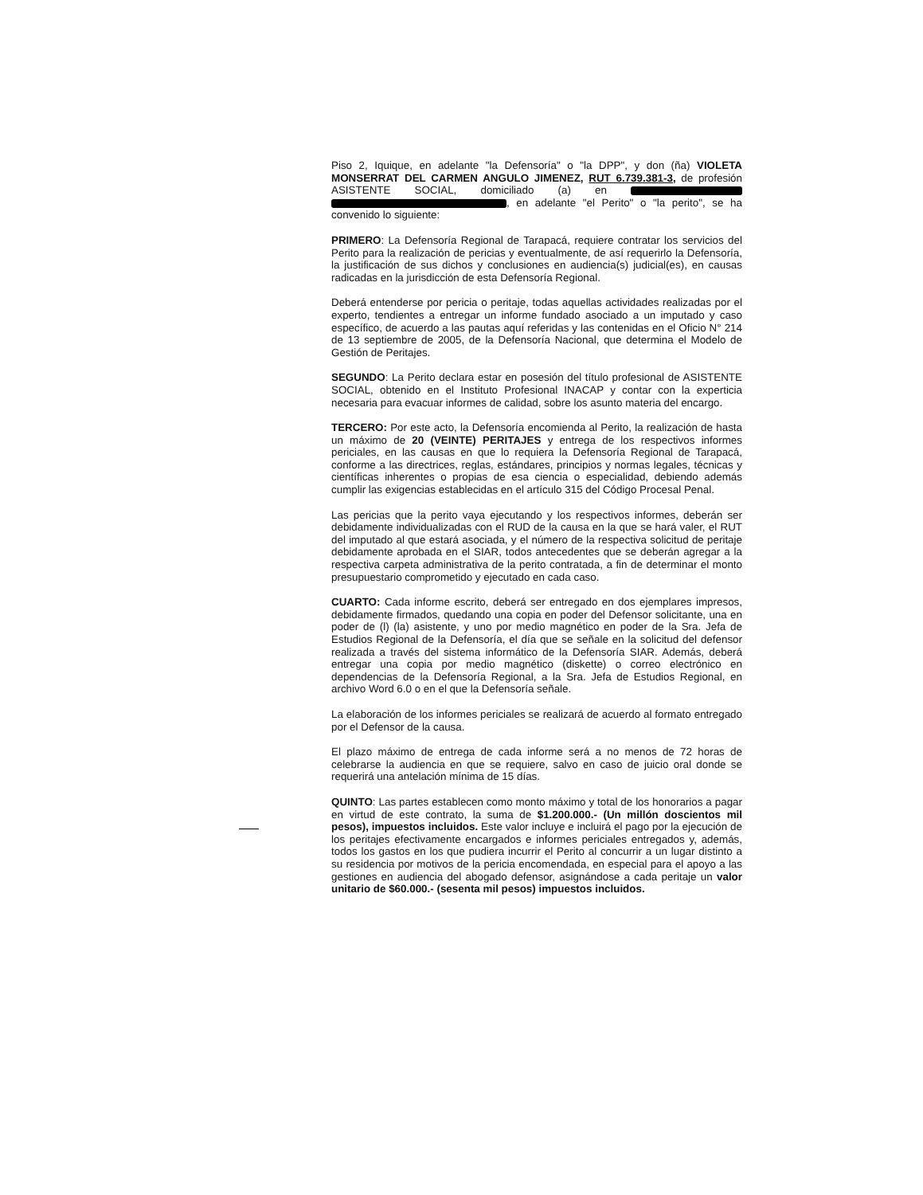Piso 2, Iquique, en adelante "la Defensoría" o "la DPP", y don (ña) VIOLETA MONSERRAT DEL CARMEN ANGULO JIMENEZ, RUT 6.739.381-3, de profesión ASISTENTE SOCIAL, domiciliado (a) en , en adelante "el Perito" o "la perito", se ha convenido lo siguiente:
PRIMERO: La Defensoría Regional de Tarapacá, requiere contratar los servicios del Perito para la realización de pericias y eventualmente, de así requerirlo la Defensoría, la justificación de sus dichos y conclusiones en audiencia(s) judicial(es), en causas radicadas en la jurisdicción de esta Defensoría Regional.
Deberá entenderse por pericia o peritaje, todas aquellas actividades realizadas por el experto, tendientes a entregar un informe fundado asociado a un imputado y caso específico, de acuerdo a las pautas aquí referidas y las contenidas en el Oficio N° 214 de 13 septiembre de 2005, de la Defensoría Nacional, que determina el Modelo de Gestión de Peritajes.
SEGUNDO: La Perito declara estar en posesión del título profesional de ASISTENTE SOCIAL, obtenido en el Instituto Profesional INACAP y contar con la experticia necesaria para evacuar informes de calidad, sobre los asunto materia del encargo.
TERCERO: Por este acto, la Defensoría encomienda al Perito, la realización de hasta un máximo de 20 (VEINTE) PERITAJES y entrega de los respectivos informes periciales, en las causas en que lo requiera la Defensoría Regional de Tarapacá, conforme a las directrices, reglas, estándares, principios y normas legales, técnicas y científicas inherentes o propias de esa ciencia o especialidad, debiendo además cumplir las exigencias establecidas en el artículo 315 del Código Procesal Penal.
Las pericias que la perito vaya ejecutando y los respectivos informes, deberán ser debidamente individualizadas con el RUD de la causa en la que se hará valer, el RUT del imputado al que estará asociada, y el número de la respectiva solicitud de peritaje debidamente aprobada en el SIAR, todos antecedentes que se deberán agregar a la respectiva carpeta administrativa de la perito contratada, a fin de determinar el monto presupuestario comprometido y ejecutado en cada caso.
CUARTO: Cada informe escrito, deberá ser entregado en dos ejemplares impresos, debidamente firmados, quedando una copia en poder del Defensor solicitante, una en poder de (l) (la) asistente, y uno por medio magnético en poder de la Sra. Jefa de Estudios Regional de la Defensoría, el día que se señale en la solicitud del defensor realizada a través del sistema informático de la Defensoría SIAR. Además, deberá entregar una copia por medio magnético (diskette) o correo electrónico en dependencias de la Defensoría Regional, a la Sra. Jefa de Estudios Regional, en archivo Word 6.0 o en el que la Defensoría señale.
La elaboración de los informes periciales se realizará de acuerdo al formato entregado por el Defensor de la causa.
El plazo máximo de entrega de cada informe será a no menos de 72 horas de celebrarse la audiencia en que se requiere, salvo en caso de juicio oral donde se requerirá una antelación mínima de 15 días.
QUINTO: Las partes establecen como monto máximo y total de los honorarios a pagar en virtud de este contrato, la suma de $1.200.000.- (Un millón doscientos mil pesos), impuestos incluidos. Este valor incluye e incluirá el pago por la ejecución de los peritajes efectivamente encargados e informes periciales entregados y, además, todos los gastos en los que pudiera incurrir el Perito al concurrir a un lugar distinto a su residencia por motivos de la pericia encomendada, en especial para el apoyo a las gestiones en audiencia del abogado defensor, asignándose a cada peritaje un valor unitario de $60.000.- (sesenta mil pesos) impuestos incluidos.